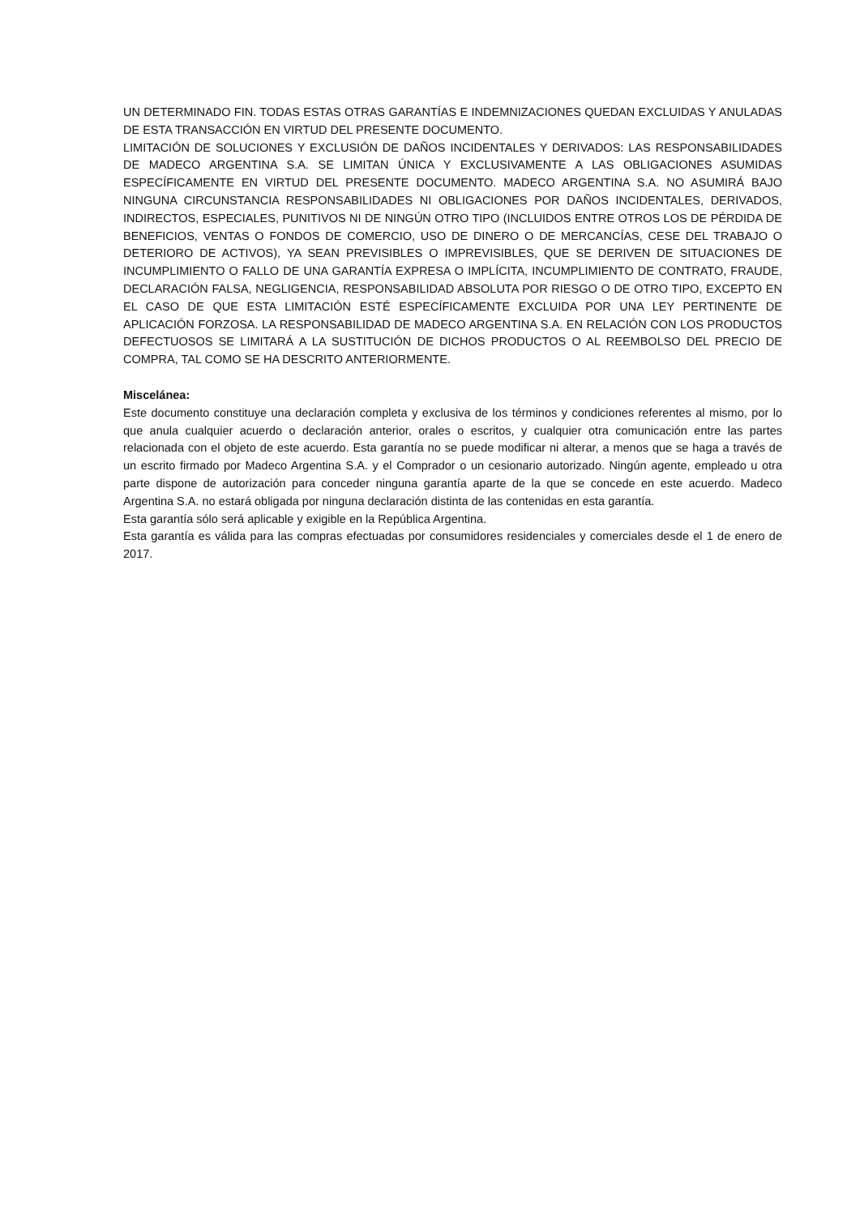UN DETERMINADO FIN. TODAS ESTAS OTRAS GARANTÍAS E INDEMNIZACIONES QUEDAN EXCLUIDAS Y ANULADAS DE ESTA TRANSACCIÓN EN VIRTUD DEL PRESENTE DOCUMENTO.
LIMITACIÓN DE SOLUCIONES Y EXCLUSIÓN DE DAÑOS INCIDENTALES Y DERIVADOS: LAS RESPONSABILIDADES DE MADECO ARGENTINA S.A. SE LIMITAN ÚNICA Y EXCLUSIVAMENTE A LAS OBLIGACIONES ASUMIDAS ESPECÍFICAMENTE EN VIRTUD DEL PRESENTE DOCUMENTO. MADECO ARGENTINA S.A. NO ASUMIRÁ BAJO NINGUNA CIRCUNSTANCIA RESPONSABILIDADES NI OBLIGACIONES POR DAÑOS INCIDENTALES, DERIVADOS, INDIRECTOS, ESPECIALES, PUNITIVOS NI DE NINGÚN OTRO TIPO (INCLUIDOS ENTRE OTROS LOS DE PÉRDIDA DE BENEFICIOS, VENTAS O FONDOS DE COMERCIO, USO DE DINERO O DE MERCANCÍAS, CESE DEL TRABAJO O DETERIORO DE ACTIVOS), YA SEAN PREVISIBLES O IMPREVISIBLES, QUE SE DERIVEN DE SITUACIONES DE INCUMPLIMIENTO O FALLO DE UNA GARANTÍA EXPRESA O IMPLÍCITA, INCUMPLIMIENTO DE CONTRATO, FRAUDE, DECLARACIÓN FALSA, NEGLIGENCIA, RESPONSABILIDAD ABSOLUTA POR RIESGO O DE OTRO TIPO, EXCEPTO EN EL CASO DE QUE ESTA LIMITACIÓN ESTÉ ESPECÍFICAMENTE EXCLUIDA POR UNA LEY PERTINENTE DE APLICACIÓN FORZOSA. LA RESPONSABILIDAD DE MADECO ARGENTINA S.A. EN RELACIÓN CON LOS PRODUCTOS DEFECTUOSOS SE LIMITARÁ A LA SUSTITUCIÓN DE DICHOS PRODUCTOS O AL REEMBOLSO DEL PRECIO DE COMPRA, TAL COMO SE HA DESCRITO ANTERIORMENTE.
Miscelánea:
Este documento constituye una declaración completa y exclusiva de los términos y condiciones referentes al mismo, por lo que anula cualquier acuerdo o declaración anterior, orales o escritos, y cualquier otra comunicación entre las partes relacionada con el objeto de este acuerdo. Esta garantía no se puede modificar ni alterar, a menos que se haga a través de un escrito firmado por Madeco Argentina S.A. y el Comprador o un cesionario autorizado. Ningún agente, empleado u otra parte dispone de autorización para conceder ninguna garantía aparte de la que se concede en este acuerdo. Madeco Argentina S.A. no estará obligada por ninguna declaración distinta de las contenidas en esta garantía.
Esta garantía sólo será aplicable y exigible en la República Argentina.
Esta garantía es válida para las compras efectuadas por consumidores residenciales y comerciales desde el 1 de enero de 2017.